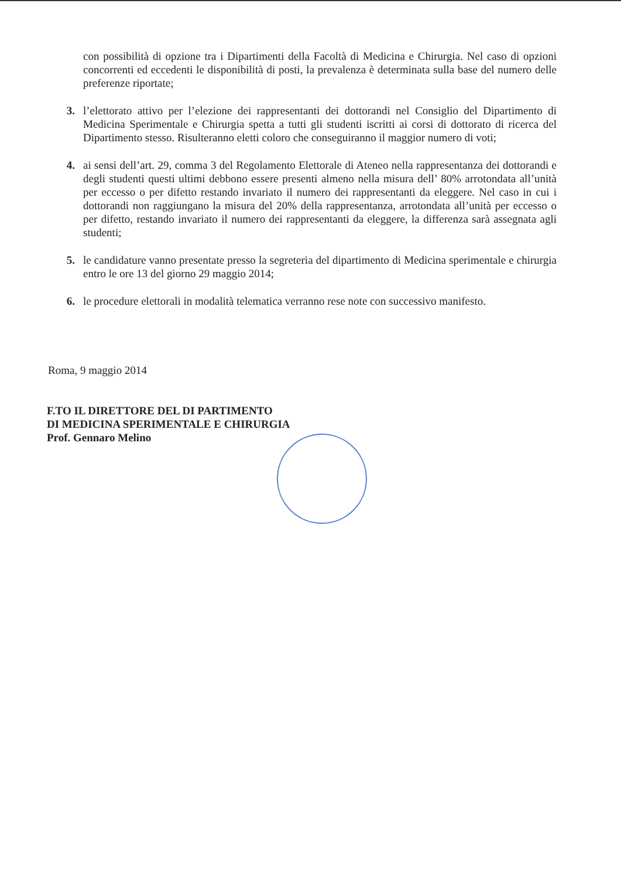con possibilità di opzione tra i Dipartimenti della Facoltà di Medicina e Chirurgia. Nel caso di opzioni concorrenti ed eccedenti le disponibilità di posti, la prevalenza è determinata sulla base del numero delle preferenze riportate;
3. l’elettorato attivo per l’elezione dei rappresentanti dei dottorandi nel Consiglio del Dipartimento di Medicina Sperimentale e Chirurgia spetta a tutti gli studenti iscritti ai corsi di dottorato di ricerca del Dipartimento stesso. Risulteranno eletti coloro che conseguiranno il maggior numero di voti;
4. ai sensi dell’art. 29, comma 3 del Regolamento Elettorale di Ateneo nella rappresentanza dei dottorandi e degli studenti questi ultimi debbono essere presenti almeno nella misura dell’ 80% arrotondata all’unità per eccesso o per difetto restando invariato il numero dei rappresentanti da eleggere. Nel caso in cui i dottorandi non raggiungano la misura del 20% della rappresentanza, arrotondata all’unità per eccesso o per difetto, restando invariato il numero dei rappresentanti da eleggere, la differenza sarà assegnata agli studenti;
5. le candidature vanno presentate presso la segreteria del dipartimento di Medicina sperimentale e chirurgia entro le ore 13 del giorno 29 maggio 2014;
6. le procedure elettorali in modalità telematica verranno rese note con successivo manifesto.
Roma, 9 maggio 2014
F.TO IL DIRETTORE DEL DI PARTIMENTO
DI MEDICINA SPERIMENTALE E CHIRURGIA
Prof. Gennaro Melino